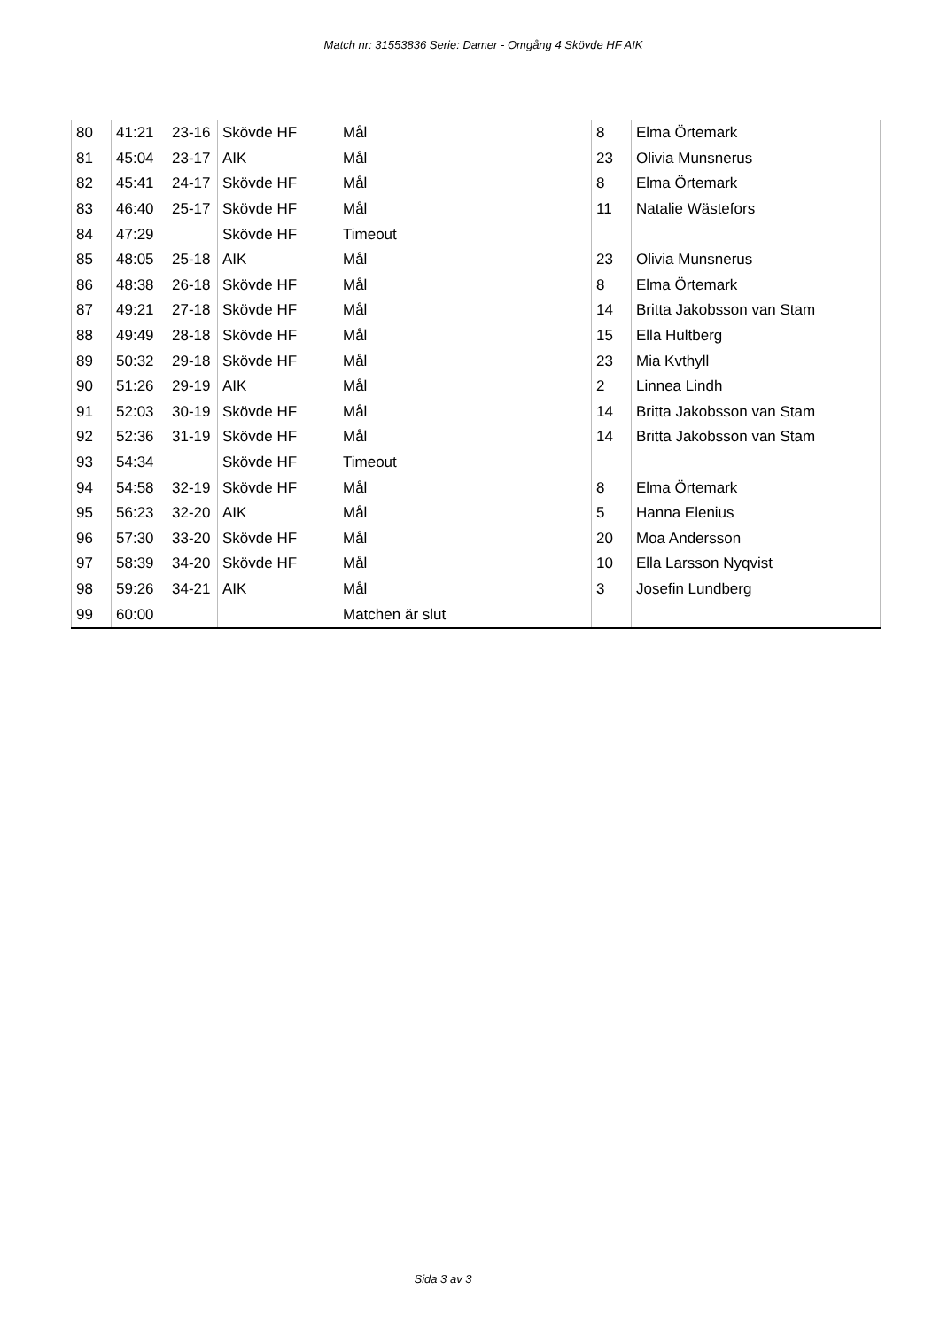Match nr: 31553836 Serie: Damer - Omgång 4 Skövde HF AIK
| 80 | 41:21 | 23-16 | Skövde HF | Mål | 8 | Elma Örtemark |
| 81 | 45:04 | 23-17 | AIK | Mål | 23 | Olivia Munsnerus |
| 82 | 45:41 | 24-17 | Skövde HF | Mål | 8 | Elma Örtemark |
| 83 | 46:40 | 25-17 | Skövde HF | Mål | 11 | Natalie Wästefors |
| 84 | 47:29 | | Skövde HF | Timeout | | |
| 85 | 48:05 | 25-18 | AIK | Mål | 23 | Olivia Munsnerus |
| 86 | 48:38 | 26-18 | Skövde HF | Mål | 8 | Elma Örtemark |
| 87 | 49:21 | 27-18 | Skövde HF | Mål | 14 | Britta Jakobsson van Stam |
| 88 | 49:49 | 28-18 | Skövde HF | Mål | 15 | Ella Hultberg |
| 89 | 50:32 | 29-18 | Skövde HF | Mål | 23 | Mia Kvthyll |
| 90 | 51:26 | 29-19 | AIK | Mål | 2 | Linnea Lindh |
| 91 | 52:03 | 30-19 | Skövde HF | Mål | 14 | Britta Jakobsson van Stam |
| 92 | 52:36 | 31-19 | Skövde HF | Mål | 14 | Britta Jakobsson van Stam |
| 93 | 54:34 | | Skövde HF | Timeout | | |
| 94 | 54:58 | 32-19 | Skövde HF | Mål | 8 | Elma Örtemark |
| 95 | 56:23 | 32-20 | AIK | Mål | 5 | Hanna Elenius |
| 96 | 57:30 | 33-20 | Skövde HF | Mål | 20 | Moa Andersson |
| 97 | 58:39 | 34-20 | Skövde HF | Mål | 10 | Ella Larsson Nyqvist |
| 98 | 59:26 | 34-21 | AIK | Mål | 3 | Josefin Lundberg |
| 99 | 60:00 | | | Matchen är slut | | |
Sida 3 av 3